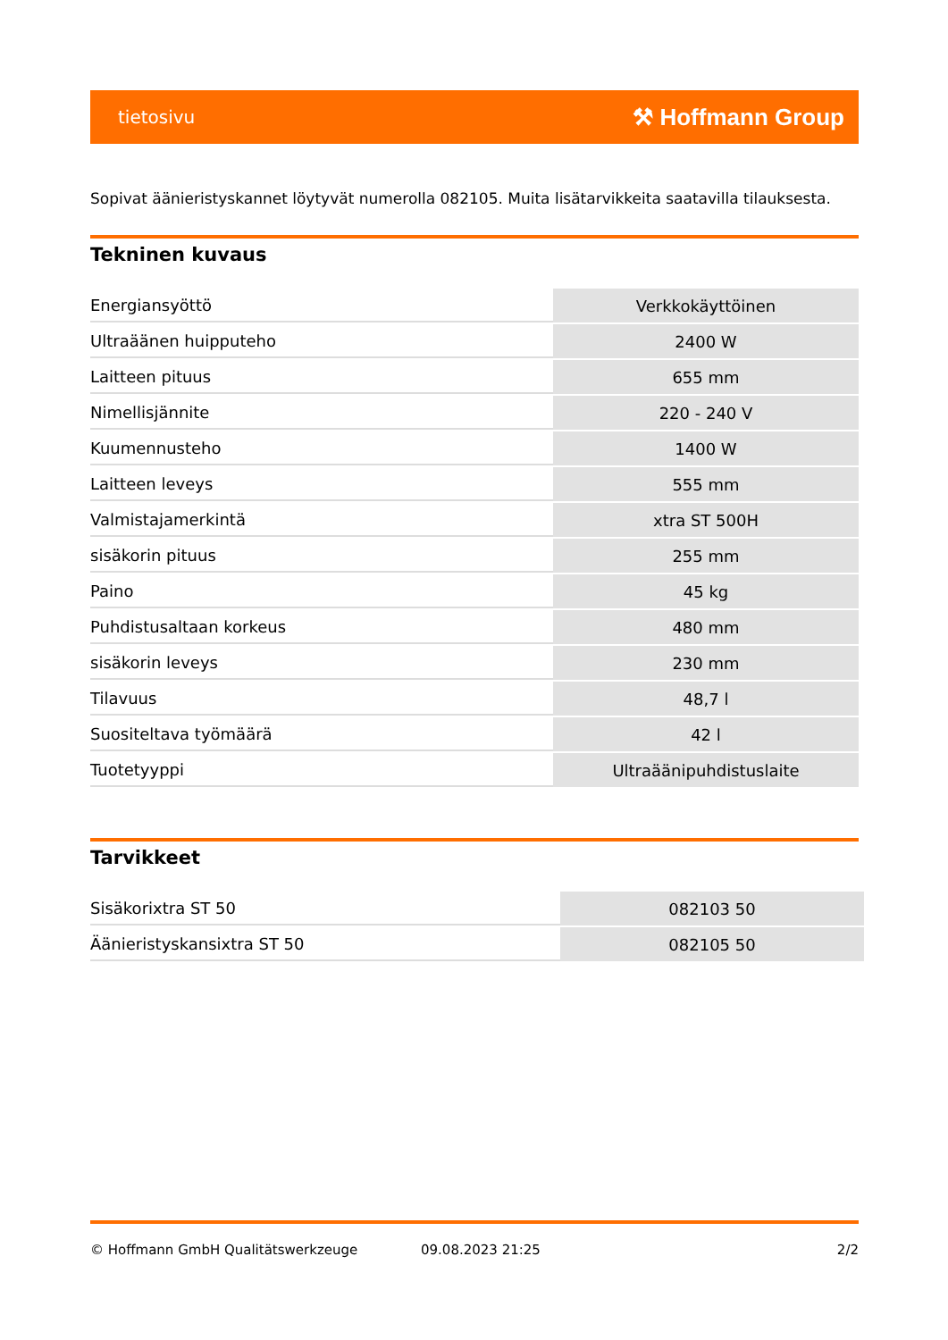tietosivu ⚒ Hoffmann Group
Sopivat äänieristyskannet löytyvät numerolla 082105. Muita lisätarvikkeita saatavilla tilauksesta.
Tekninen kuvaus
| Energiansyöttö | Verkkokäyttöinen |
| Ultraäänen huipputeho | 2400 W |
| Laitteen pituus | 655 mm |
| Nimellisjännite | 220 - 240 V |
| Kuumennusteho | 1400 W |
| Laitteen leveys | 555 mm |
| Valmistajamerkintä | xtra ST 500H |
| sisäkorin pituus | 255 mm |
| Paino | 45 kg |
| Puhdistusaltaan korkeus | 480 mm |
| sisäkorin leveys | 230 mm |
| Tilavuus | 48,7 l |
| Suositeltava työmäärä | 42 l |
| Tuotetyyppi | Ultraäänipuhdistuslaite |
Tarvikkeet
| Sisäkorixtra ST 50 | 082103 50 |
| Äänieristyskansixtra ST 50 | 082105 50 |
© Hoffmann GmbH Qualitätswerkzeuge 09.08.2023 21:25 2/2